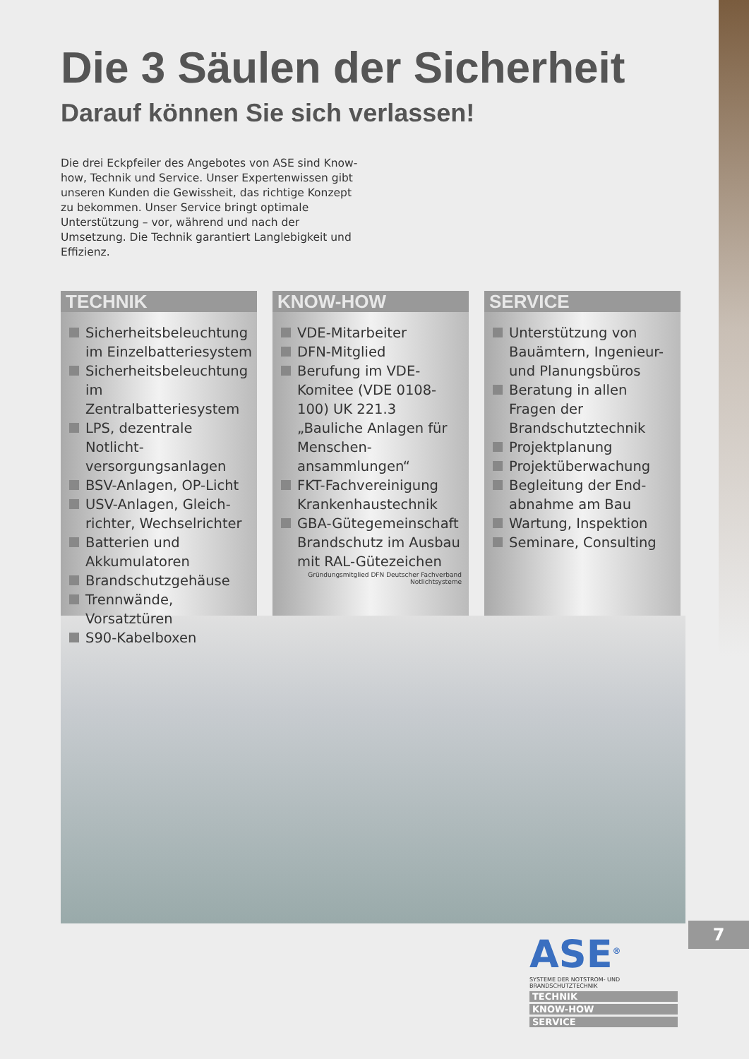Die 3 Säulen der Sicherheit
Darauf können Sie sich verlassen!
Die drei Eckpfeiler des Angebotes von ASE sind Know-how, Technik und Service. Unser Expertenwissen gibt unseren Kunden die Gewissheit, das richtige Konzept zu bekommen. Unser Service bringt optimale Unterstützung – vor, während und nach der Umsetzung. Die Technik garantiert Langlebigkeit und Effizienz.
TECHNIK
Sicherheitsbeleuchtung im Einzelbatteriesystem
Sicherheitsbeleuchtung im Zentralbatteriesystem
LPS, dezentrale Notlicht­versorgungsanlagen
BSV-Anlagen, OP-Licht
USV-Anlagen, Gleich­richter, Wechselrichter
Batterien und Akkumulatoren
Brandschutzgehäuse
Trennwände, Vorsatztüren
S90-Kabelboxen
KNOW-HOW
VDE-Mitarbeiter
DFN-Mitglied
Berufung im VDE-Komitee (VDE 0108-100) UK 221.3 „Bauliche Anlagen für Menschen­ansammlungen“
FKT-Fachvereinigung Krankenhaustechnik
GBA-Gütegemeinschaft Brandschutz im Ausbau mit RAL-Gütezeichen
Gründungsmitglied DFN Deutscher Fachverband Notlichtsysteme
SERVICE
Unterstützung von Bauämtern, Ingenieur- und Planungsbüros
Beratung in allen Fragen der Brandschutztechnik
Projektplanung
Projektüberwachung
Begleitung der End­abnahme am Bau
Wartung, Inspektion
Seminare, Consulting
7
ASE<sup>®</sup>
SYSTEME DER NOTSTROM- UND BRANDSCHUTZTECHNIK
TECHNIK
KNOW-HOW
SERVICE